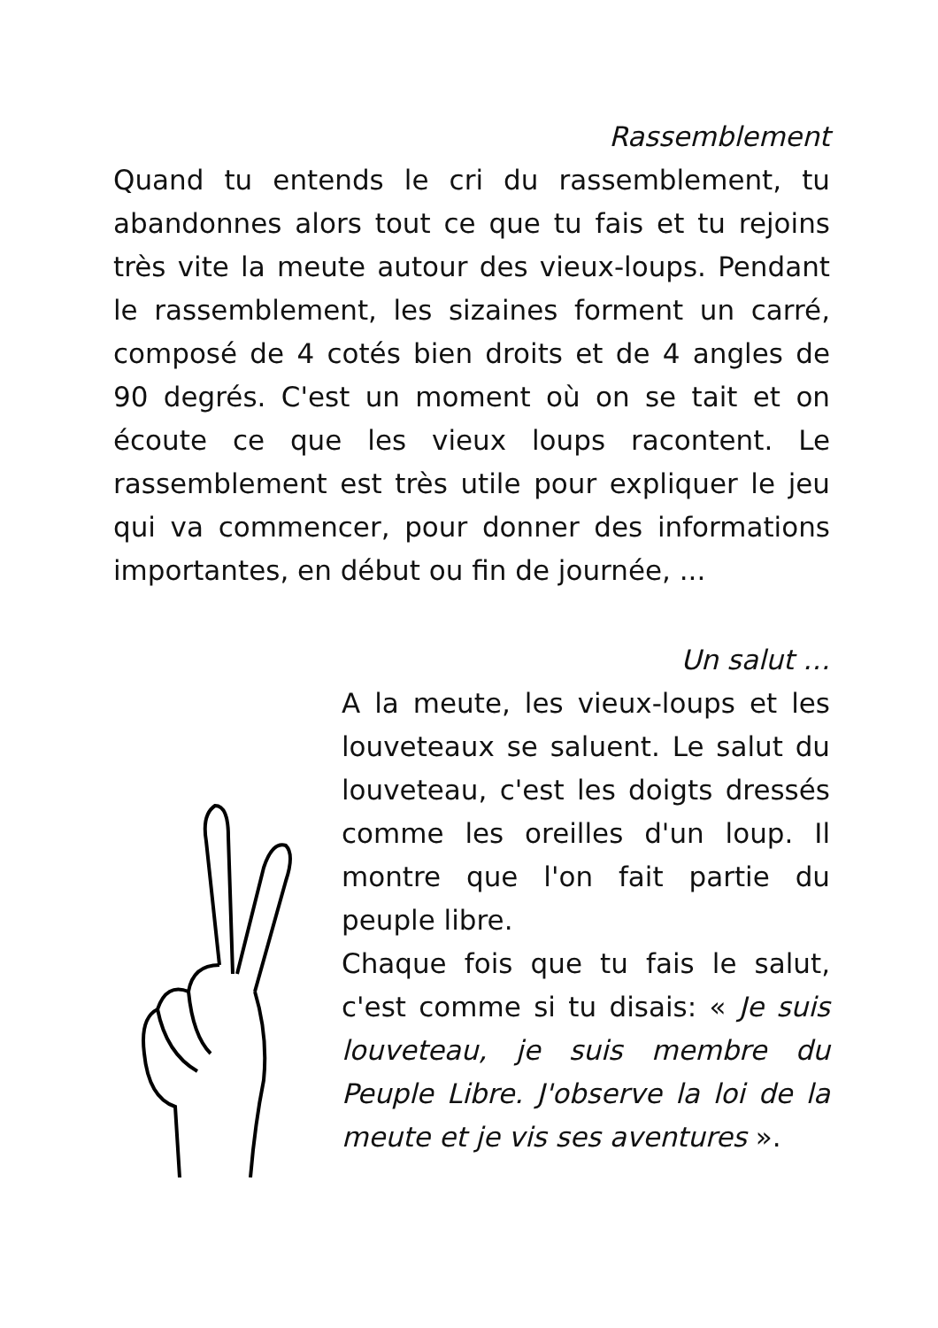Rassemblement
Quand tu entends le cri du rassemblement, tu abandonnes alors tout ce que tu fais et tu rejoins très vite la meute autour des vieux-loups. Pendant le rassemblement, les sizaines forment un carré, composé de 4 cotés bien droits et de 4 angles de 90 degrés. C'est un moment où on se tait et on écoute ce que les vieux loups racontent. Le rassemblement est très utile pour expliquer le jeu qui va commencer, pour donner des informations importantes, en début ou fin de journée, ...
Un salut …
A la meute, les vieux-loups et les louveteaux se saluent. Le salut du louveteau, c'est les doigts dressés comme les oreilles d'un loup. Il montre que l'on fait partie du peuple libre.
Chaque fois que tu fais le salut, c'est comme si tu disais: « Je suis louveteau, je suis membre du Peuple Libre. J'observe la loi de la meute et je vis ses aventures ».